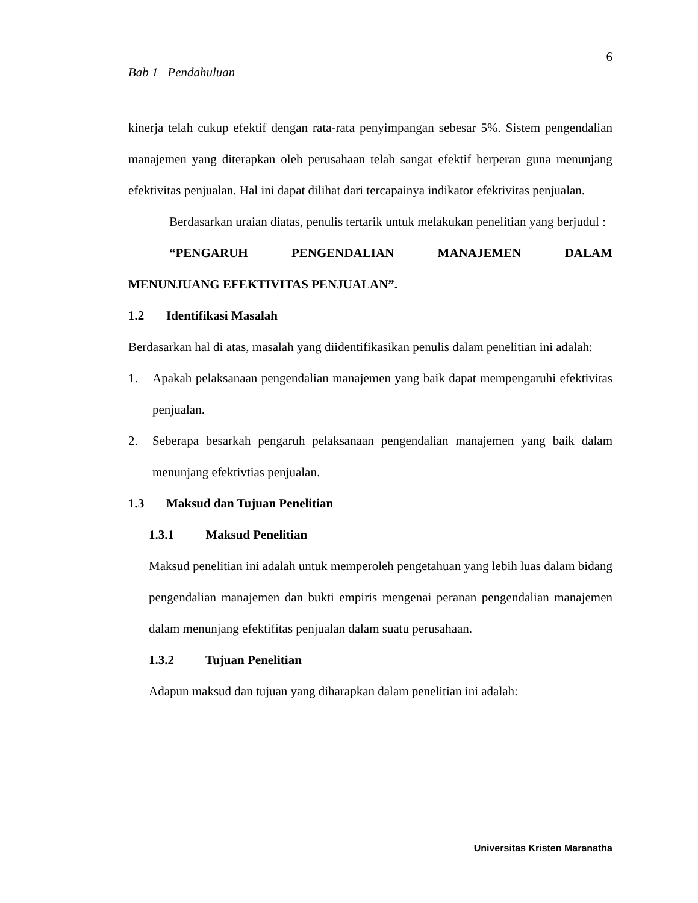6
Bab 1 Pendahuluan
kinerja telah cukup efektif dengan rata-rata penyimpangan sebesar 5%. Sistem pengendalian manajemen yang diterapkan oleh perusahaan telah sangat efektif berperan guna menunjang efektivitas penjualan. Hal ini dapat dilihat dari tercapainya indikator efektivitas penjualan.
Berdasarkan uraian diatas, penulis tertarik untuk melakukan penelitian yang berjudul :
“PENGARUH PENGENDALIAN MANAJEMEN DALAM MENUNJUANG EFEKTIVITAS PENJUALAN”.
1.2 Identifikasi Masalah
Berdasarkan hal di atas, masalah yang diidentifikasikan penulis dalam penelitian ini adalah:
1. Apakah pelaksanaan pengendalian manajemen yang baik dapat mempengaruhi efektivitas penjualan.
2. Seberapa besarkah pengaruh pelaksanaan pengendalian manajemen yang baik dalam menunjang efektivtias penjualan.
1.3 Maksud dan Tujuan Penelitian
1.3.1 Maksud Penelitian
Maksud penelitian ini adalah untuk memperoleh pengetahuan yang lebih luas dalam bidang pengendalian manajemen dan bukti empiris mengenai peranan pengendalian manajemen dalam menunjang efektifitas penjualan dalam suatu perusahaan.
1.3.2 Tujuan Penelitian
Adapun maksud dan tujuan yang diharapkan dalam penelitian ini adalah:
Universitas Kristen Maranatha